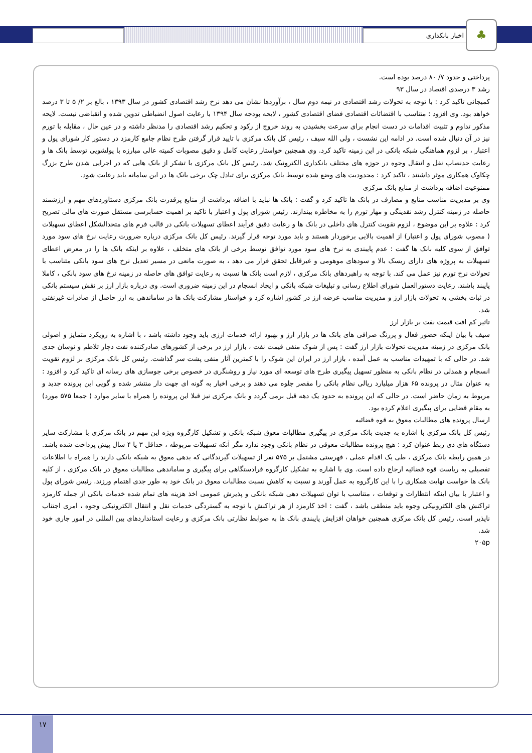اخبار بانکداری ♣
پرداختی و حدود ۷/ ۸۰ درصد بوده است.
رشد ۳ درصدی اقتصاد در سال ۹۳
کمیجانی تاکید کرد : با توجه به تحولات رشد اقتصادی در نیمه دوم سال ، برآوردها نشان می دهد نرخ رشد اقتصادی کشور در سال ۱۳۹۳ ، بالغ بر ۲/ ۵ تا ۳ درصد خواهد بود. وی افزود : متناسب با اقتضائات اقتصادی فضای اقتصادی کشور ، لایحه بودجه سال ۱۳۹۴ با رعایت اصول انضباطی تدوین شده و انقباضی نیست. لایحه مذکور تداوم و تثبیت اقدامات در دست انجام برای سرعت بخشیدن به روند خروج از رکود و تحکیم رشد اقتصادی را مدنظر داشته و در عین حال ، مقابله با تورم نیز در آن دنبال شده است. در ادامه این نشست ، ولی الله سیف ، رئیس کل بانک مرکزی با تایید قرار گرفتن طرح نظام جامع کارمزد در دستور کار شورای پول و اعتبار ، بر لزوم هماهنگی شبکه بانکی در این زمینه تاکید کرد. وی همچنین خواستار رعایت کامل و دقیق مصوبات کمیته عالی مبارزه با پولشویی توسط بانک ها و رعایت حدنصاب نقل و انتقال وجوه در حوزه های مختلف بانکداری الکترونیک شد. رئیس کل بانک مرکزی با تشکر از بانک هایی که در اجرایی شدن طرح بزرگ چکاوک همکاری موثر داشتند ، تاکید کرد : محدودیت های وضع شده توسط بانک مرکزی برای تبادل چک برخی بانک ها در این سامانه باید رعایت شود.
ممنوعیت اضافه برداشت از منابع بانک مرکزی
وی بر مدیریت مناسب منابع و مصارف در بانک ها تاکید کرد و گفت : بانک ها نباید با اضافه برداشت از منابع پرقدرت بانک مرکزی دستاوردهای مهم و ارزشمند حاصله در زمینه کنترل رشد نقدینگی و مهار تورم را به مخاطره بیندازند. رئیس شورای پول و اعتبار با تاکید بر اهمیت حسابرسی مستقل صورت های مالی تصریح کرد : علاوه بر این موضوع ، لزوم تقویت کنترل های داخلی در بانک ها و رعایت دقیق فرآیند اعطای تسهیلات بانکی در قالب فرم های متحدالشکل اعطای تسهیلات ( مصوب شورای پول و اعتبار) از اهمیت بالایی برخوردار هستند و باید مورد توجه قرار گیرند. رئیس کل بانک مرکزی درباره ضرورت رعایت نرخ های سود مورد توافق از سوی کلیه بانک ها گفت : عدم پایبندی به نرخ های سود مورد توافق توسط برخی از بانک های متخلف ، علاوه بر اینکه بانک ها را در معرض اعطای تسهیلات به پروژه های دارای ریسک بالا و سودهای موهومی و غیرقابل تحقق قرار می دهد ، به صورت مانعی در مسیر تعدیل نرخ های سود بانکی متناسب با تحولات نرخ تورم نیز عمل می کند. با توجه به راهبردهای بانک مرکزی ، لازم است بانک ها نسبت به رعایت توافق های حاصله در زمینه نرخ های سود بانکی ، کاملا پایبند باشند. رعایت دستورالعمل شورای اطلاع رسانی و تبلیغات شبکه بانکی و ایجاد انسجام در این زمینه ضروری است. وی درباره بازار ارز بر نقش سیستم بانکی در ثبات بخشی به تحولات بازار ارز و مدیریت مناسب عرضه ارز در کشور اشاره کرد و خواستار مشارکت بانک ها در ساماندهی به ارز حاصل از صادرات غیرنفتی شد.
تاثیر کم افت قیمت نفت بر بازار ارز
سیف با بیان اینکه حضور فعال و پررنگ صرافی های بانک ها در بازار ارز و بهبود ارائه خدمات ارزی باید وجود داشته باشد ، با اشاره به رویکرد متمایز و اصولی بانک مرکزی در زمینه مدیریت تحولات بازار ارز گفت : پس از شوک منفی قیمت نفت ، بازار ارز در برخی از کشورهای صادرکننده نفت دچار تلاطم و نوسان جدی شد. در حالی که با تمهیدات مناسب به عمل آمده ، بازار ارز در ایران این شوک را با کمترین آثار منفی پشت سر گذاشت. رئیس کل بانک مرکزی بر لزوم تقویت انسجام و همدلی در نظام بانکی به منظور تسهیل پیگیری طرح های توسعه ای مورد نیاز و روشنگری در خصوص برخی جوسازی های رسانه ای تاکید کرد و افزود : به عنوان مثال در پرونده ۶۵ هزار میلیارد ریالی نظام بانکی را مقصر جلوه می دهند و برخی اخبار به گونه ای جهت دار منتشر شده و گویی این پرونده جدید و مربوط به زمان حاضر است. در حالی که این پرونده به حدود یک دهه قبل برمی گردد و بانک مرکزی نیز قبلا این پرونده را همراه با سایر موارد ( جمعا ۵۷۵ مورد) به مقام قضایی برای پیگیری اعلام کرده بود.
ارسال پرونده های مطالبات معوق به قوه قضائیه
رئیس کل بانک مرکزی با اشاره به جدیت بانک مرکزی در پیگیری مطالبات معوق شبکه بانکی و تشکیل کارگروه ویژه این مهم در بانک مرکزی با مشارکت سایر دستگاه های ذی ربط عنوان کرد : هیچ پرونده مطالبات معوقی در نظام بانکی وجود ندارد مگر آنکه تسهیلات مربوطه ، حداقل ۳ یا ۴ سال پیش پرداخت شده باشد. در همین رابطه بانک مرکزی ، طی یک اقدام عملی ، فهرستی مشتمل بر ۵۷۵ نفر از تسهیلات گیرندگانی که بدهی معوق به شبکه بانکی دارند را همراه با اطلاعات تفصیلی به ریاست قوه قضائیه ارجاع داده است. وی با اشاره به تشکیل کارگروه فرادستگاهی برای پیگیری و ساماندهی مطالبات معوق در بانک مرکزی ، از کلیه بانک ها خواست نهایت همکاری را با این کارگروه به عمل آورند و نسبت به کاهش نسبت مطالبات معوق در بانک خود به طور جدی اهتمام ورزند. رئیس شورای پول و اعتبار با بیان اینکه انتظارات و توقعات ، متناسب با توان تسهیلات دهی شبکه بانکی و پذیرش عمومی اخذ هزینه های تمام شده خدمات بانکی از جمله کارمزد تراکنش های الکترونیکی وجوه باید منطقی باشد ، گفت : اخذ کارمزد از هر تراکنش با توجه به گستردگی خدمات نقل و انتقال الکترونیکی وجوه ، امری اجتناب ناپذیر است. رئیس کل بانک مرکزی همچنین خواهان افزایش پایبندی بانک ها به ضوابط نظارتی بانک مرکزی و رعایت استانداردهای بین المللی در امور جاری خود شد.
۲۰۵p
۱۷